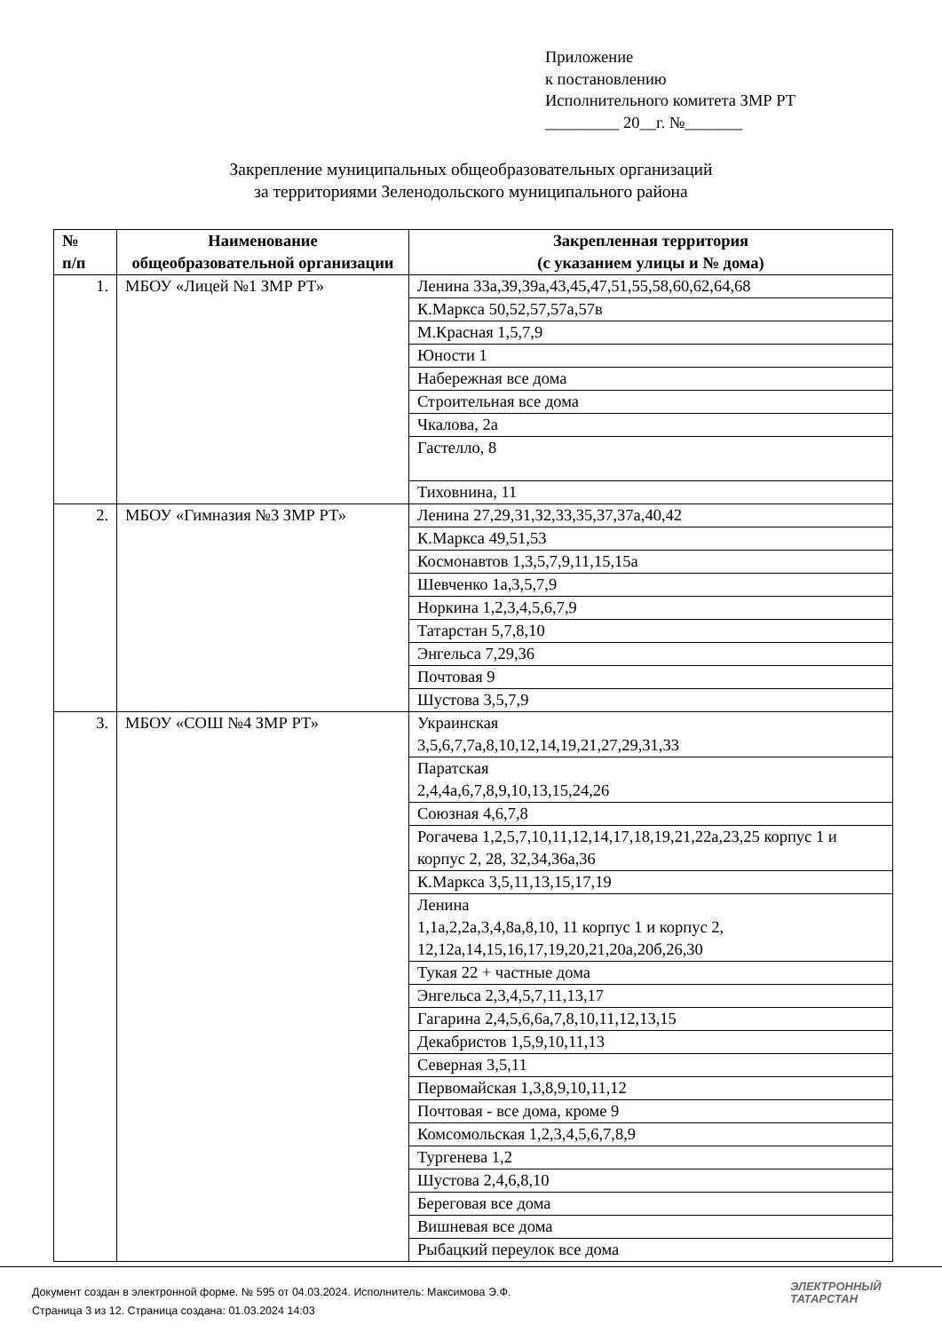Приложение
к постановлению
Исполнительного комитета ЗМР РТ
_________ 20__г. №_______
Закрепление муниципальных общеобразовательных организаций
за территориями Зеленодольского муниципального района
| № п/п | Наименование общеобразовательной организации | Закрепленная территория (с указанием улицы и № дома) |
| --- | --- | --- |
| 1. | МБОУ «Лицей №1 ЗМР РТ» | Ленина 33а,39,39а,43,45,47,51,55,58,60,62,64,68 |
| | | К.Маркса 50,52,57,57а,57в |
| | | М.Красная 1,5,7,9 |
| | | Юности 1 |
| | | Набережная все дома |
| | | Строительная все дома |
| | | Чкалова, 2а |
| | | Гастелло, 8 |
| | | Тиховнина, 11 |
| 2. | МБОУ «Гимназия №3 ЗМР РТ» | Ленина 27,29,31,32,33,35,37,37а,40,42 |
| | | К.Маркса 49,51,53 |
| | | Космонавтов 1,3,5,7,9,11,15,15а |
| | | Шевченко 1а,3,5,7,9 |
| | | Норкина 1,2,3,4,5,6,7,9 |
| | | Татарстан 5,7,8,10 |
| | | Энгельса 7,29,36 |
| | | Почтовая 9 |
| | | Шустова 3,5,7,9 |
| 3. | МБОУ «СОШ №4 ЗМР РТ» | Украинская 3,5,6,7,7а,8,10,12,14,19,21,27,29,31,33 |
| | | Паратская 2,4,4а,6,7,8,9,10,13,15,24,26 |
| | | Союзная 4,6,7,8 |
| | | Рогачева 1,2,5,7,10,11,12,14,17,18,19,21,22а,23,25 корпус 1 и корпус 2, 28, 32,34,36а,36 |
| | | К.Маркса 3,5,11,13,15,17,19 |
| | | Ленина 1,1а,2,2а,3,4,8а,8,10, 11 корпус 1 и корпус 2, 12,12а,14,15,16,17,19,20,21,20а,20б,26,30 |
| | | Тукая 22 + частные дома |
| | | Энгельса 2,3,4,5,7,11,13,17 |
| | | Гагарина 2,4,5,6,6а,7,8,10,11,12,13,15 |
| | | Декабристов 1,5,9,10,11,13 |
| | | Северная 3,5,11 |
| | | Первомайская 1,3,8,9,10,11,12 |
| | | Почтовая - все дома, кроме 9 |
| | | Комсомольская 1,2,3,4,5,6,7,8,9 |
| | | Тургенева 1,2 |
| | | Шустова 2,4,6,8,10 |
| | | Береговая все дома |
| | | Вишневая все дома |
| | | Рыбацкий переулок все дома |
Документ создан в электронной форме. № 595 от 04.03.2024. Исполнитель: Максимова Э.Ф.
Страница 3 из 12. Страница создана: 01.03.2024 14:03
ЭЛЕКТРОННЫЙ
ТАТАРСТАН